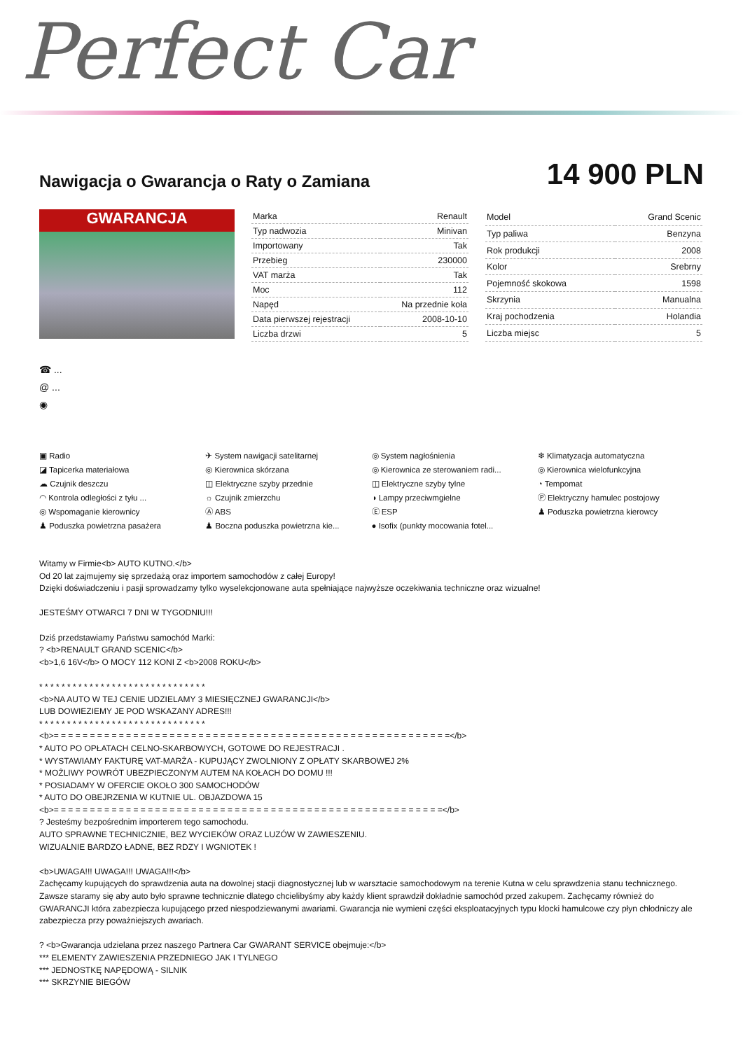Perfect Car
Nawigacja o Gwarancja o Raty o Zamiana
14 900 PLN
GWARANCJA
| Marka | Renault |
| Typ nadwozia | Minivan |
| Importowany | Tak |
| Przebieg | 230000 |
| VAT marża | Tak |
| Moc | 112 |
| Napęd | Na przednie koła |
| Data pierwszej rejestracji | 2008-10-10 |
| Liczba drzwi | 5 |
| Model | Grand Scenic |
| Typ paliwa | Benzyna |
| Rok produkcji | 2008 |
| Kolor | Srebrny |
| Pojemność skokowa | 1598 |
| Skrzynia | Manualna |
| Kraj pochodzenia | Holandia |
| Liczba miejsc | 5 |
☎ ...
@ ...
◉
▣ Radio
✈ System nawigacji satelitarnej
◎ System nagłośnienia
❄ Klimatyzacja automatyczna
◪ Tapicerka materiałowa
◎ Kierownica skórzana
◎ Kierownica ze sterowaniem radi...
◎ Kierownica wielofunkcyjna
☁ Czujnik deszczu
◫ Elektryczne szyby przednie
◫ Elektryczne szyby tylne
◔ Tempomat
◠ Kontrola odległości z tyłu ...
☼ Czujnik zmierzchu
◑ Lampy przeciwmgielne
Ⓟ Elektryczny hamulec postojowy
◎ Wspomaganie kierownicy
Ⓐ ABS
Ⓔ ESP
♟ Poduszka powietrzna kierowcy
♟ Poduszka powietrzna pasażera
♟ Boczna poduszka powietrzna kie...
● Isofix (punkty mocowania fotel...
Witamy w Firmie<b> AUTO KUTNO.</b>
Od 20 lat zajmujemy się sprzedażą oraz importem samochodów z całej Europy!
Dzięki doświadczeniu i pasji sprowadzamy tylko wyselekcjonowane auta spełniające najwyższe oczekiwania techniczne oraz wizualne!
JESTEŚMY OTWARCI 7 DNI W TYGODNIU!!!
Dziś przedstawiamy Państwu samochód Marki:
? <b>RENAULT GRAND SCENIC</b>
<b>1,6 16V</b> O MOCY 112 KONI Z <b>2008 ROKU</b>
* * * * * * * * * * * * * * * * * * * * * * * * * * * * * *
<b>NA AUTO W TEJ CENIE UDZIELAMY 3 MIESIĘCZNEJ GWARANCJI</b>
LUB DOWIEZIEMY JE POD WSKAZANY ADRES!!!
* * * * * * * * * * * * * * * * * * * * * * * * * * * * * *
<b>= = = = = = = = = = = = = = = = = = = = = = = = = = = = = = = = = = = = = = = = = = = = = = = = = = = = = = =</b>
* AUTO PO OPŁATACH CELNO-SKARBOWYCH, GOTOWE DO REJESTRACJI .
* WYSTAWIAMY FAKTURĘ VAT-MARŻA - KUPUJĄCY ZWOLNIONY Z OPŁATY SKARBOWEJ 2%
* MOŻLIWY POWRÓT UBEZPIECZONYM AUTEM NA KOŁACH DO DOMU !!!
* POSIADAMY W OFERCIE OKOŁO 300 SAMOCHODÓW
* AUTO DO OBEJRZENIA W KUTNIE UL. OBJAZDOWA 15
<b>= = = = = = = = = = = = = = = = = = = = = = = = = = = = = = = = = = = = = = = = = = = = = = = = = = = = = =</b>
? Jesteśmy bezpośrednim importerem tego samochodu.
AUTO SPRAWNE TECHNICZNIE, BEZ WYCIEKÓW ORAZ LUZÓW W ZAWIESZENIU.
WIZUALNIE BARDZO ŁADNE, BEZ RDZY I WGNIOTEK !
<b>UWAGA!!! UWAGA!!! UWAGA!!!</b>
Zachęcamy kupujących do sprawdzenia auta na dowolnej stacji diagnostycznej lub w warsztacie samochodowym na terenie Kutna w celu sprawdzenia stanu technicznego. Zawsze staramy się aby auto było sprawne technicznie dlatego chcielibyśmy aby każdy klient sprawdził dokładnie samochód przed zakupem. Zachęcamy również do GWARANCJI która zabezpiecza kupującego przed niespodziewanymi awariami. Gwarancja nie wymieni części eksploatacyjnych typu klocki hamulcowe czy płyn chłodniczy ale zabezpiecza przy poważniejszych awariach.
? <b>Gwarancja udzielana przez naszego Partnera Car GWARANT SERVICE obejmuje:</b>
*** ELEMENTY ZAWIESZENIA PRZEDNIEGO JAK I TYLNEGO
*** JEDNOSTKĘ NAPĘDOWĄ - SILNIK
*** SKRZYNIE BIEGÓW